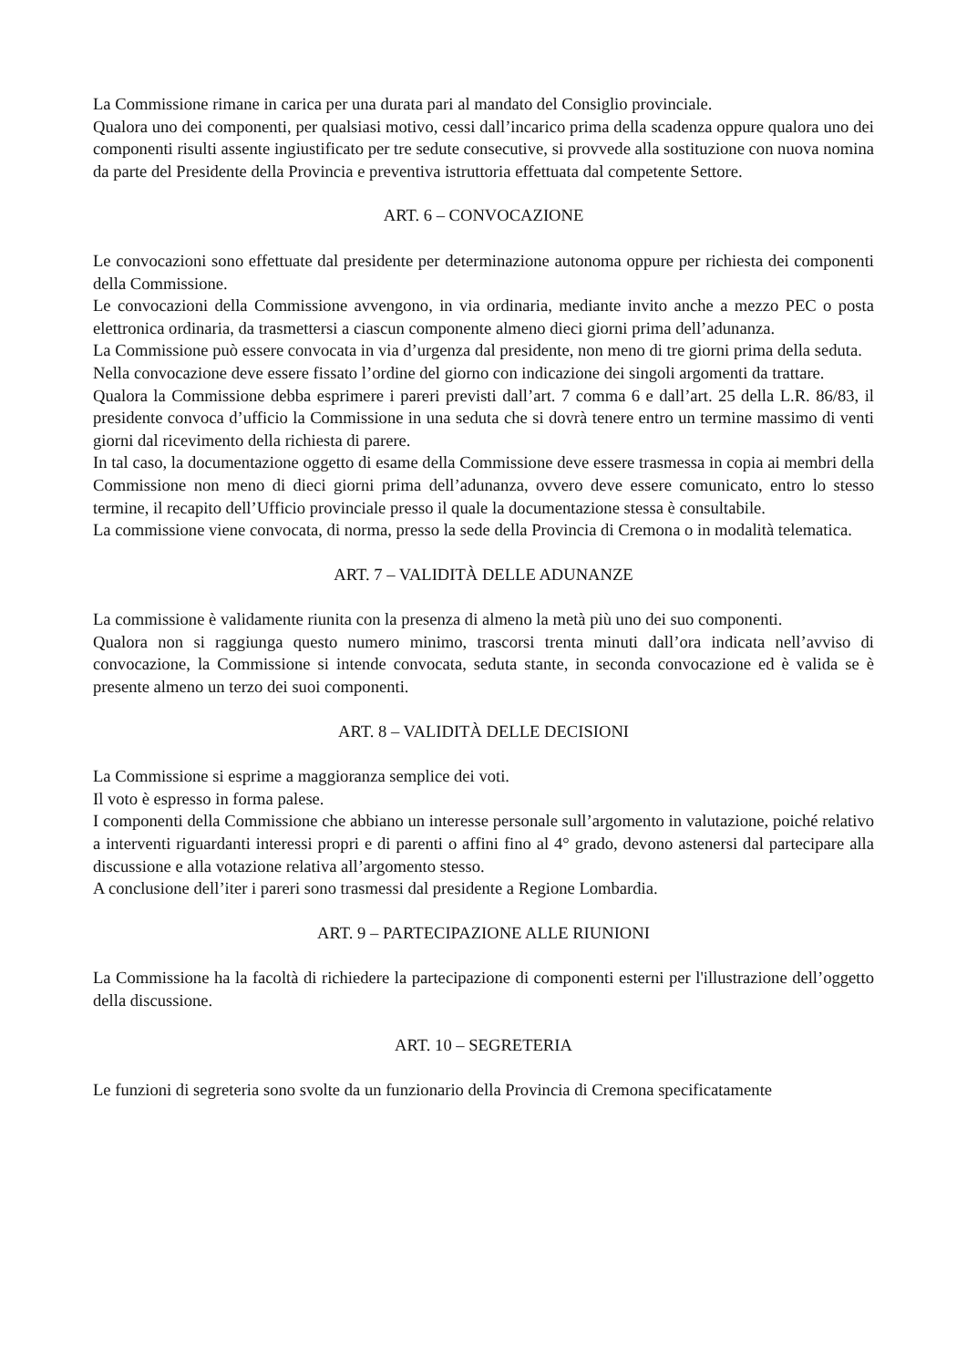La Commissione rimane in carica per una durata pari al mandato del Consiglio provinciale.
Qualora uno dei componenti, per qualsiasi motivo, cessi dall’incarico prima della scadenza oppure qualora uno dei componenti risulti assente ingiustificato per tre sedute consecutive, si provvede alla sostituzione con nuova nomina da parte del Presidente della Provincia e preventiva istruttoria effettuata dal competente Settore.
ART. 6 – CONVOCAZIONE
Le convocazioni sono effettuate dal presidente per determinazione autonoma oppure per richiesta dei componenti della Commissione.
Le convocazioni della Commissione avvengono, in via ordinaria, mediante invito anche a mezzo PEC o posta elettronica ordinaria, da trasmettersi a ciascun componente almeno dieci giorni prima dell’adunanza.
La Commissione può essere convocata in via d’urgenza dal presidente, non meno di tre giorni prima della seduta.
Nella convocazione deve essere fissato l’ordine del giorno con indicazione dei singoli argomenti da trattare.
Qualora la Commissione debba esprimere i pareri previsti dall’art. 7 comma 6 e dall’art. 25 della L.R. 86/83, il presidente convoca d’ufficio la Commissione in una seduta che si dovrà tenere entro un termine massimo di venti giorni dal ricevimento della richiesta di parere.
In tal caso, la documentazione oggetto di esame della Commissione deve essere trasmessa in copia ai membri della Commissione non meno di dieci giorni prima dell’adunanza, ovvero deve essere comunicato, entro lo stesso termine, il recapito dell’Ufficio provinciale presso il quale la documentazione stessa è consultabile.
La commissione viene convocata, di norma, presso la sede della Provincia di Cremona o in modalità telematica.
ART. 7 – VALIDITÀ DELLE ADUNANZE
La commissione è validamente riunita con la presenza di almeno la metà più uno dei suo componenti.
Qualora non si raggiunga questo numero minimo, trascorsi trenta minuti dall’ora indicata nell’avviso di convocazione, la Commissione si intende convocata, seduta stante, in seconda convocazione ed è valida se è presente almeno un terzo dei suoi componenti.
ART. 8 – VALIDITÀ DELLE DECISIONI
La Commissione si esprime a maggioranza semplice dei voti.
Il voto è espresso in forma palese.
I componenti della Commissione che abbiano un interesse personale sull’argomento in valutazione, poiché relativo a interventi riguardanti interessi propri e di parenti o affini fino al 4° grado, devono astenersi dal partecipare alla discussione e alla votazione relativa all’argomento stesso.
A conclusione dell’iter i pareri sono trasmessi dal presidente a Regione Lombardia.
ART. 9 – PARTECIPAZIONE ALLE RIUNIONI
La Commissione ha la facoltà di richiedere la partecipazione di componenti esterni per l'illustrazione dell’oggetto della discussione.
ART. 10 – SEGRETERIA
Le funzioni di segreteria sono svolte da un funzionario della Provincia di Cremona specificatamente